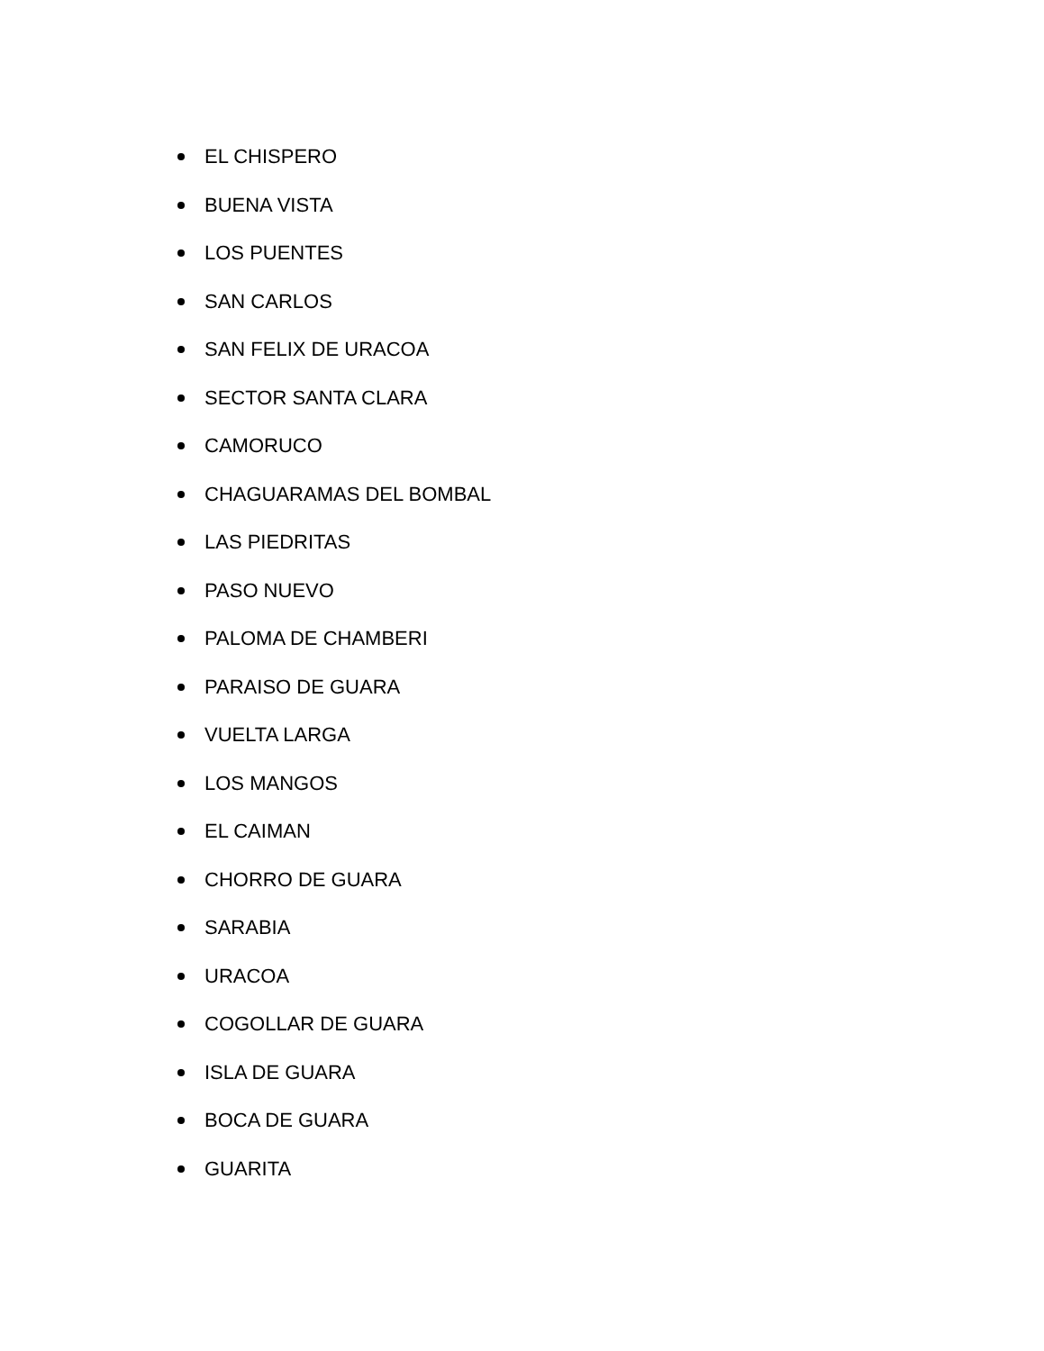EL CHISPERO
BUENA VISTA
LOS PUENTES
SAN CARLOS
SAN FELIX DE URACOA
SECTOR SANTA CLARA
CAMORUCO
CHAGUARAMAS DEL BOMBAL
LAS PIEDRITAS
PASO NUEVO
PALOMA DE CHAMBERI
PARAISO DE GUARA
VUELTA LARGA
LOS MANGOS
EL CAIMAN
CHORRO DE GUARA
SARABIA
URACOA
COGOLLAR DE GUARA
ISLA DE GUARA
BOCA DE GUARA
GUARITA